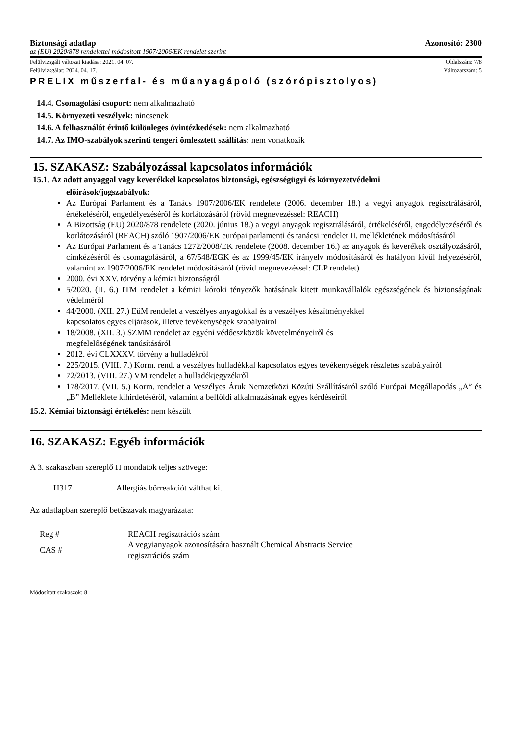Biztonsági adatlap Azonosító: 2300
az (EU) 2020/878 rendelettel módosított 1907/2006/EK rendelet szerint
Felülvizsgált változat kiadása: 2021. 04. 07. Oldalszám: 7/8
Felülvizsgálat: 2024. 04. 17. Változatszám: 5
PRELIX műszerfal- és műanyagápoló (szórópisztolyos)
14.4. Csomagolási csoport: nem alkalmazható
14.5. Környezeti veszélyek: nincsenek
14.6. A felhasználót érintő különleges óvintézkedések: nem alkalmazható
14.7. Az IMO-szabályok szerinti tengeri ömlesztett szállítás: nem vonatkozik
15. SZAKASZ: Szabályozással kapcsolatos információk
15.1. Az adott anyaggal vagy keverékkel kapcsolatos biztonsági, egészségügyi és környezetvédelmi
előírások/jogszabályok:
Az Európai Parlament és a Tanács 1907/2006/EK rendelete (2006. december 18.) a vegyi anyagok regisztrálásáról, értékeléséről, engedélyezéséről és korlátozásáról (rövid megnevezéssel: REACH)
A Bizottság (EU) 2020/878 rendelete (2020. június 18.) a vegyi anyagok regisztrálásáról, értékeléséről, engedélyezéséről és korlátozásáról (REACH) szóló 1907/2006/EK európai parlamenti és tanácsi rendelet II. mellékletének módosításáról
Az Európai Parlament és a Tanács 1272/2008/EK rendelete (2008. december 16.) az anyagok és keverékek osztályozásáról, címkézéséről és csomagolásáról, a 67/548/EGK és az 1999/45/EK irányelv módosításáról és hatályon kívül helyezéséről, valamint az 1907/2006/EK rendelet módosításáról (rövid megnevezéssel: CLP rendelet)
2000. évi XXV. törvény a kémiai biztonságról
5/2020. (II. 6.) ITM rendelet a kémiai kóroki tényezők hatásának kitett munkavállalók egészségének és biztonságának védelméről
44/2000. (XII. 27.) EüM rendelet a veszélyes anyagokkal és a veszélyes készítményekkel
kapcsolatos egyes eljárások, illetve tevékenységek szabályairól
18/2008. (XII. 3.) SZMM rendelet az egyéni védőeszközök követelményeiről és
megfelelőségének tanúsításáról
2012. évi CLXXXV. törvény a hulladékról
225/2015. (VIII. 7.) Korm. rend. a veszélyes hulladékkal kapcsolatos egyes tevékenységek részletes szabályairól
72/2013. (VIII. 27.) VM rendelet a hulladékjegyzékről
178/2017. (VII. 5.) Korm. rendelet a Veszélyes Áruk Nemzetközi Közúti Szállításáról szóló Európai Megállapodás „A” és „B” Melléklete kihirdetéséről, valamint a belföldi alkalmazásának egyes kérdéseiről
15.2. Kémiai biztonsági értékelés: nem készült
16. SZAKASZ: Egyéb információk
A 3. szakaszban szereplő H mondatok teljes szövege:
| H317 | Allergiás bőrreakciót válthat ki. |
Az adatlapban szereplő betűszavak magyarázata:
| Reg # | REACH regisztrációs szám |
| CAS # | A vegyianyagok azonosítására használt Chemical Abstracts Service regisztrációs szám |
Módosított szakaszok: 8